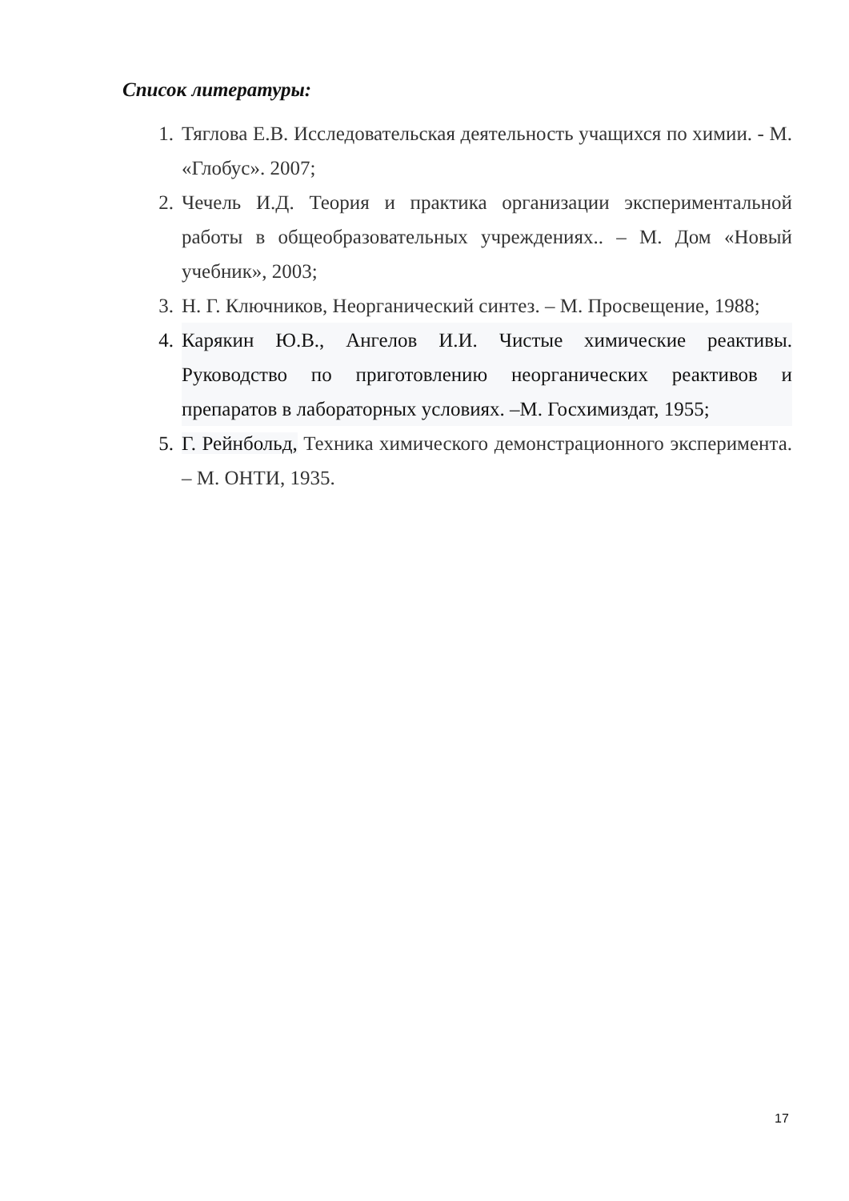Список литературы:
1. Тяглова Е.В. Исследовательская деятельность учащихся по химии. - М. «Глобус». 2007;
2. Чечель И.Д. Теория и практика организации экспериментальной работы в общеобразовательных учреждениях.. – М. Дом «Новый учебник», 2003;
3. Н. Г. Ключников, Неорганический синтез. – М. Просвещение, 1988;
4. Карякин Ю.В., Ангелов И.И. Чистые химические реактивы. Руководство по приготовлению неорганических реактивов и препаратов в лабораторных условиях. –М. Госхимиздат, 1955;
5. Г. Рейнбольд, Техника химического демонстрационного эксперимента. – М. ОНТИ, 1935.
17